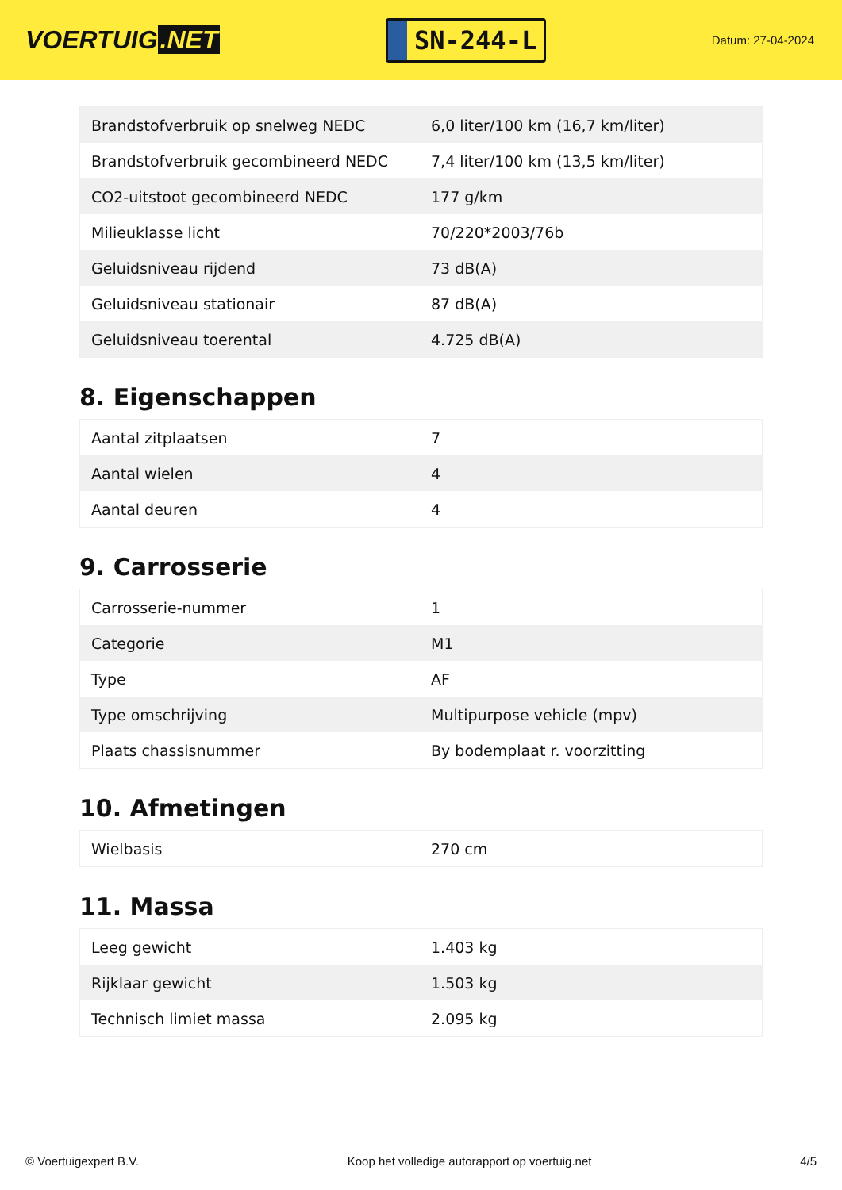VOERTUIG.NET
SN-244-L
Datum: 27-04-2024
| Brandstofverbruik op snelweg NEDC | 6,0 liter/100 km (16,7 km/liter) |
| Brandstofverbruik gecombineerd NEDC | 7,4 liter/100 km (13,5 km/liter) |
| CO2-uitstoot gecombineerd NEDC | 177 g/km |
| Milieuklasse licht | 70/220*2003/76b |
| Geluidsniveau rijdend | 73 dB(A) |
| Geluidsniveau stationair | 87 dB(A) |
| Geluidsniveau toerental | 4.725 dB(A) |
8. Eigenschappen
| Aantal zitplaatsen | 7 |
| Aantal wielen | 4 |
| Aantal deuren | 4 |
9. Carrosserie
| Carrosserie-nummer | 1 |
| Categorie | M1 |
| Type | AF |
| Type omschrijving | Multipurpose vehicle (mpv) |
| Plaats chassisnummer | By bodemplaat r. voorzitting |
10. Afmetingen
| Wielbasis | 270 cm |
11. Massa
| Leeg gewicht | 1.403 kg |
| Rijklaar gewicht | 1.503 kg |
| Technisch limiet massa | 2.095 kg |
© Voertuigexpert B.V. Koop het volledige autorapport op voertuig.net 4/5